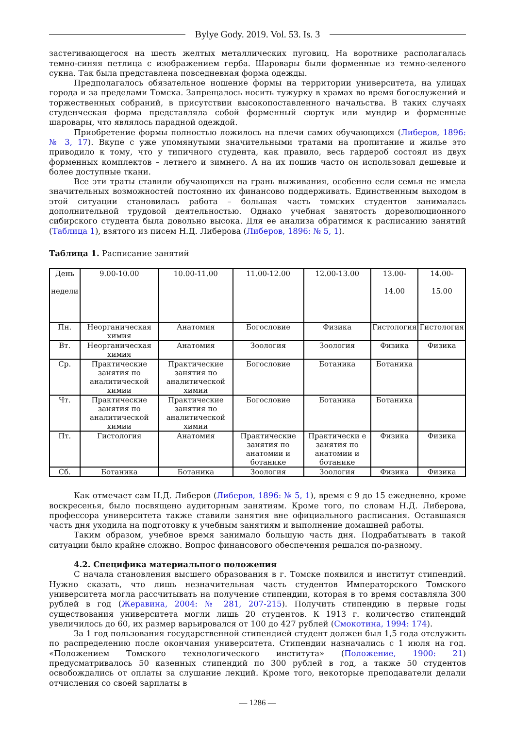Bylye Gody. 2019. Vol. 53. Is. 3
застегивающегося на шесть желтых металлических пуговиц. На воротнике располагалась темно-синяя петлица с изображением герба. Шаровары были форменные из темно-зеленого сукна. Так была представлена повседневная форма одежды.
Предполагалось обязательное ношение формы на территории университета, на улицах города и за пределами Томска. Запрещалось носить тужурку в храмах во время богослужений и торжественных собраний, в присутствии высокопоставленного начальства. В таких случаях студенческая форма представляла собой форменный сюртук или мундир и форменные шаровары, что являлось парадной одеждой.
Приобретение формы полностью ложилось на плечи самих обучающихся (Либеров, 1896: № 3, 17). Вкупе с уже упомянутыми значительными тратами на пропитание и жилье это приводило к тому, что у типичного студента, как правило, весь гардероб состоял из двух форменных комплектов – летнего и зимнего. А на их пошив часто он использовал дешевые и более доступные ткани.
Все эти траты ставили обучающихся на грань выживания, особенно если семья не имела значительных возможностей постоянно их финансово поддерживать. Единственным выходом в этой ситуации становилась работа – большая часть томских студентов занималась дополнительной трудовой деятельностью. Однако учебная занятость дореволюционного сибирского студента была довольно высока. Для ее анализа обратимся к расписанию занятий (Таблица 1), взятого из писем Н.Д. Либерова (Либеров, 1896: № 5, 1).
Таблица 1. Расписание занятий
| День недели | 9.00-10.00 | 10.00-11.00 | 11.00-12.00 | 12.00-13.00 | 13.00- 14.00 | 14.00- 15.00 |
| Пн. | Неорганическая химия | Анатомия | Богословие | Физика | Гистология | Гистология |
| Вт. | Неорганическая химия | Анатомия | Зоология | Зоология | Физика | Физика |
| Ср. | Практические занятия по аналитической химии | Практические занятия по аналитической химии | Богословие | Ботаника | Ботаника | |
| Чт. | Практические занятия по аналитической химии | Практические занятия по аналитической химии | Богословие | Ботаника | Ботаника | |
| Пт. | Гистология | Анатомия | Практические занятия по анатомии и ботанике | Практически е занятия по анатомии и ботанике | Физика | Физика |
| Сб. | Ботаника | Ботаника | Зоология | Зоология | Физика | Физика |
Как отмечает сам Н.Д. Либеров (Либеров, 1896: № 5, 1), время с 9 до 15 ежедневно, кроме воскресенья, было посвящено аудиторным занятиям. Кроме того, по словам Н.Д. Либерова, профессора университета также ставили занятия вне официального расписания. Оставшаяся часть дня уходила на подготовку к учебным занятиям и выполнение домашней работы.
Таким образом, учебное время занимало большую часть дня. Подрабатывать в такой ситуации было крайне сложно. Вопрос финансового обеспечения решался по-разному.
4.2. Специфика материального положения
С начала становления высшего образования в г. Томске появился и институт стипендий. Нужно сказать, что лишь незначительная часть студентов Императорского Томского университета могла рассчитывать на получение стипендии, которая в то время составляла 300 рублей в год (Жеравина, 2004: № 281, 207-215). Получить стипендию в первые годы существования университета могли лишь 20 студентов. К 1913 г. количество стипендий увеличилось до 60, их размер варьировался от 100 до 427 рублей (Смокотина, 1994: 174).
За 1 год пользования государственной стипендией студент должен был 1,5 года отслужить по распределению после окончания университета. Стипендии назначались с 1 июля на год. «Положением Томского технологического института» (Положение, 1900: 21) предусматривалось 50 казенных стипендий по 300 рублей в год, а также 50 студентов освобождались от оплаты за слушание лекций. Кроме того, некоторые преподаватели делали отчисления со своей зарплаты в
— 1286 —